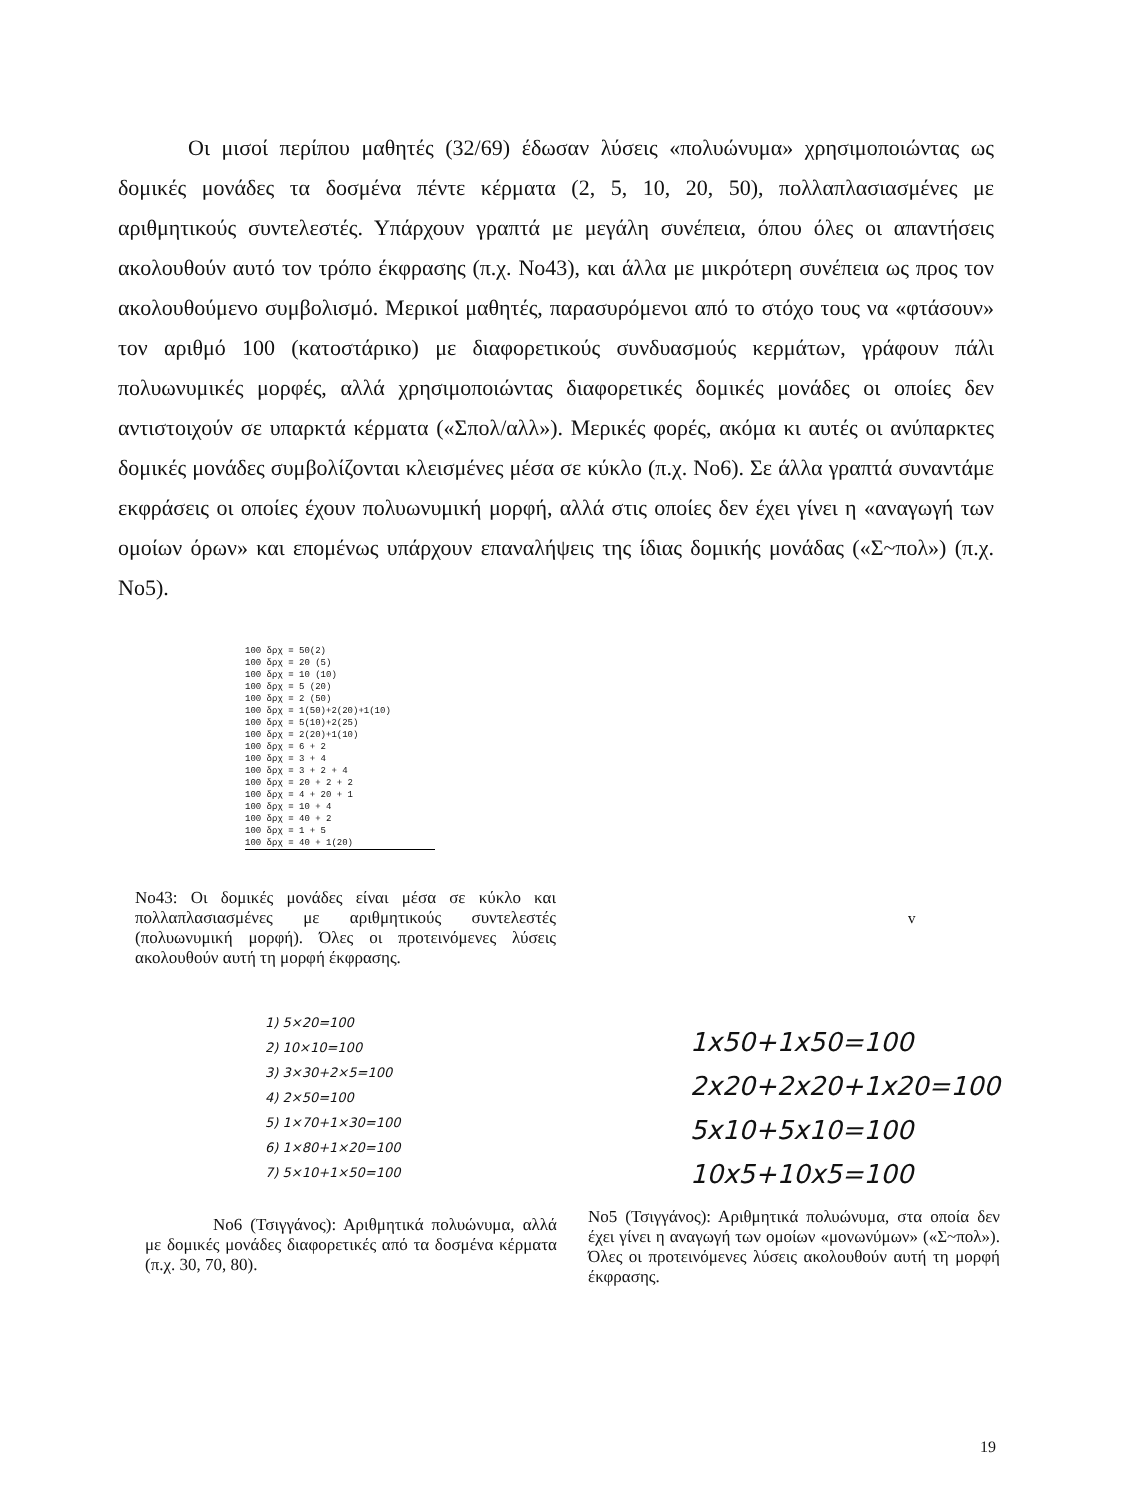Οι μισοί περίπου μαθητές (32/69) έδωσαν λύσεις «πολυώνυμα» χρησιμοποιώντας ως δομικές μονάδες τα δοσμένα πέντε κέρματα (2, 5, 10, 20, 50), πολλαπλασιασμένες με αριθμητικούς συντελεστές. Υπάρχουν γραπτά με μεγάλη συνέπεια, όπου όλες οι απαντήσεις ακολουθούν αυτό τον τρόπο έκφρασης (π.χ. Νο43), και άλλα με μικρότερη συνέπεια ως προς τον ακολουθούμενο συμβολισμό. Μερικοί μαθητές, παρασυρόμενοι από το στόχο τους να «φτάσουν» τον αριθμό 100 (κατοστάρικο) με διαφορετικούς συνδυασμούς κερμάτων, γράφουν πάλι πολυωνυμικές μορφές, αλλά χρησιμοποιώντας διαφορετικές δομικές μονάδες οι οποίες δεν αντιστοιχούν σε υπαρκτά κέρματα («Σπολ/αλλ»). Μερικές φορές, ακόμα κι αυτές οι ανύπαρκτες δομικές μονάδες συμβολίζονται κλεισμένες μέσα σε κύκλο (π.χ. Νο6). Σε άλλα γραπτά συναντάμε εκφράσεις οι οποίες έχουν πολυωνυμική μορφή, αλλά στις οποίες δεν έχει γίνει η «αναγωγή των ομοίων όρων» και επομένως υπάρχουν επαναλήψεις της ίδιας δομικής μονάδας («Σ~πολ») (π.χ. Νο5).
100 δρχ = 50(2)
100 δρχ = 20 (5)
100 δρχ = 10 (10)
100 δρχ = 5 (20)
100 δρχ = 2 (50)
100 δρχ = 1(50)+2(20)+1(10)
100 δρχ = 5(10)+2(25)
100 δρχ = 2(20)+1(10)
100 δρχ = 6 + 2
100 δρχ = 3 + 4
100 δρχ = 3 + 2 + 4
100 δρχ = 20 + 2 + 2
100 δρχ = 4 + 20 + 1
100 δρχ = 10 + 4
100 δρχ = 40 + 2
100 δρχ = 1 + 5
100 δρχ = 40 + 1(20)
Νο43: Οι δομικές μονάδες είναι μέσα σε κύκλο και πολλαπλασιασμένες με αριθμητικούς συντελεστές (πολυωνυμική μορφή). Όλες οι προτεινόμενες λύσεις ακολουθούν αυτή τη μορφή έκφρασης.
v
1) 5×20=100
2) 10×10=100
3) 3×30+2×5=100
4) 2×50=100
5) 1×70+1×30=100
6) 1×80+1×20=100
7) 5×10+1×50=100
1x50+1x50=100
2x20+2x20+1x20=100
5x10+5x10=100
10x5+10x5=100
Νο6 (Τσιγγάνος): Αριθμητικά πολυώνυμα, αλλά με δομικές μονάδες διαφορετικές από τα δοσμένα κέρματα (π.χ. 30, 70, 80).
Νο5 (Τσιγγάνος): Αριθμητικά πολυώνυμα, στα οποία δεν έχει γίνει η αναγωγή των ομοίων «μονωνύμων» («Σ~πολ»). Όλες οι προτεινόμενες λύσεις ακολουθούν αυτή τη μορφή έκφρασης.
19